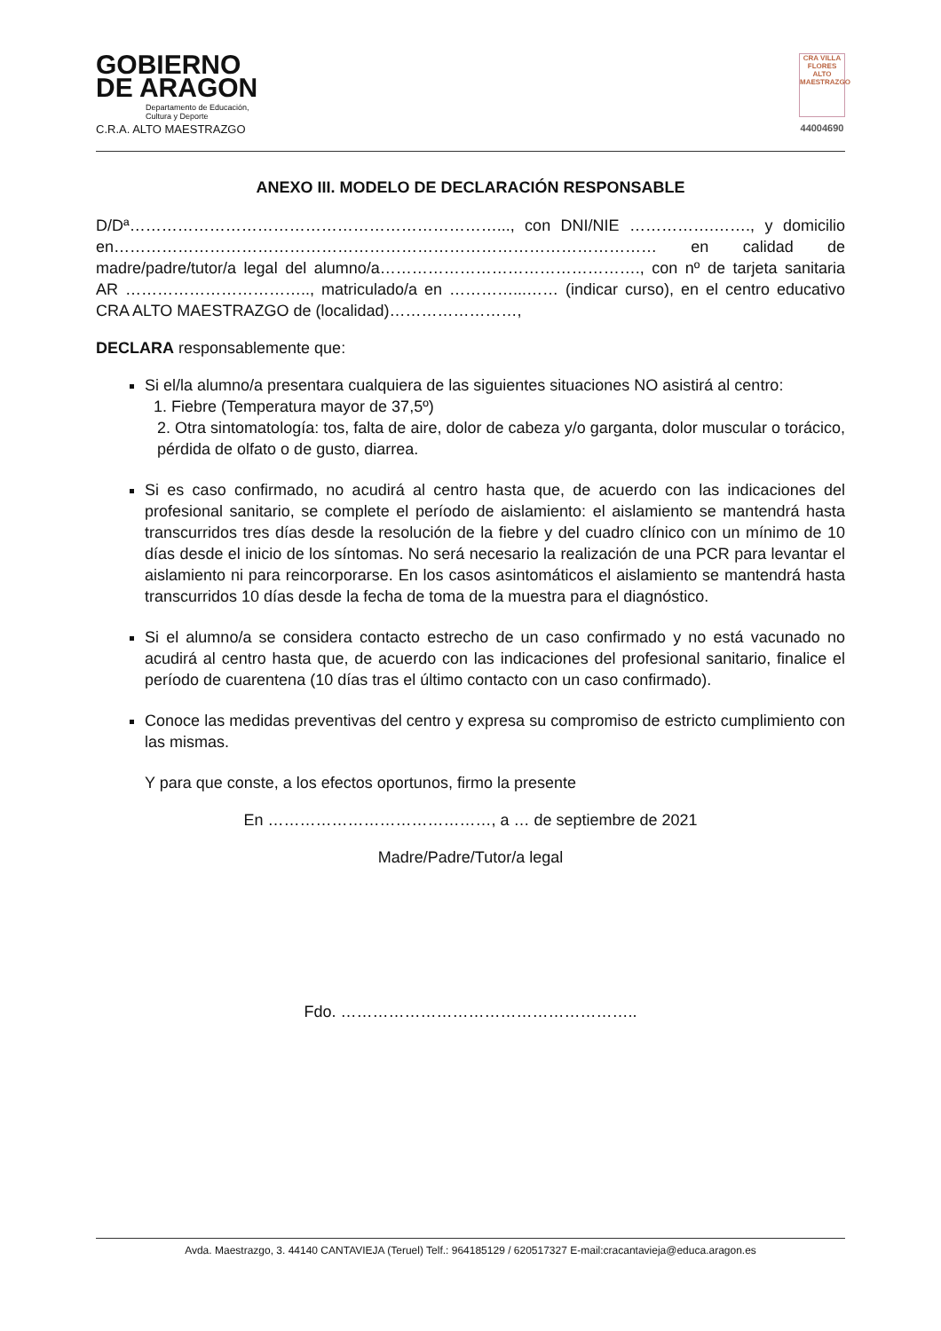GOBIERNO
DE ARAGON
Departamento de Educación,
Cultura y Deporte
C.R.A. ALTO MAESTRAZGO
CRA VILLA FLORES ALTO MAESTRAZGO
44004690
ANEXO III. MODELO DE DECLARACIÓN RESPONSABLE
D/Dª……………………………………………………………..., con DNI/NIE …………….……., y domicilio en………………………………………………………………………………………… en calidad de madre/padre/tutor/a legal del alumno/a…………………………………………., con nº de tarjeta sanitaria AR …………………………….., matriculado/a en …………...…… (indicar curso), en el centro educativo CRA ALTO MAESTRAZGO de (localidad)……………………,
DECLARA responsablemente que:
Si el/la alumno/a presentara cualquiera de las siguientes situaciones NO asistirá al centro:
1. Fiebre (Temperatura mayor de 37,5º)
2. Otra sintomatología: tos, falta de aire, dolor de cabeza y/o garganta, dolor muscular o torácico, pérdida de olfato o de gusto, diarrea.
Si es caso confirmado, no acudirá al centro hasta que, de acuerdo con las indicaciones del profesional sanitario, se complete el período de aislamiento: el aislamiento se mantendrá hasta transcurridos tres días desde la resolución de la fiebre y del cuadro clínico con un mínimo de 10 días desde el inicio de los síntomas. No será necesario la realización de una PCR para levantar el aislamiento ni para reincorporarse. En los casos asintomáticos el aislamiento se mantendrá hasta transcurridos 10 días desde la fecha de toma de la muestra para el diagnóstico.
Si el alumno/a se considera contacto estrecho de un caso confirmado y no está vacunado no acudirá al centro hasta que, de acuerdo con las indicaciones del profesional sanitario, finalice el período de cuarentena (10 días tras el último contacto con un caso confirmado).
Conoce las medidas preventivas del centro y expresa su compromiso de estricto cumplimiento con las mismas.
Y para que conste, a los efectos oportunos, firmo la presente
En ……………………………………, a … de septiembre de 2021
Madre/Padre/Tutor/a legal
Fdo. ………………………………………………..
Avda. Maestrazgo, 3. 44140 CANTAVIEJA (Teruel) Telf.: 964185129 / 620517327 E-mail:cracantavieja@educa.aragon.es